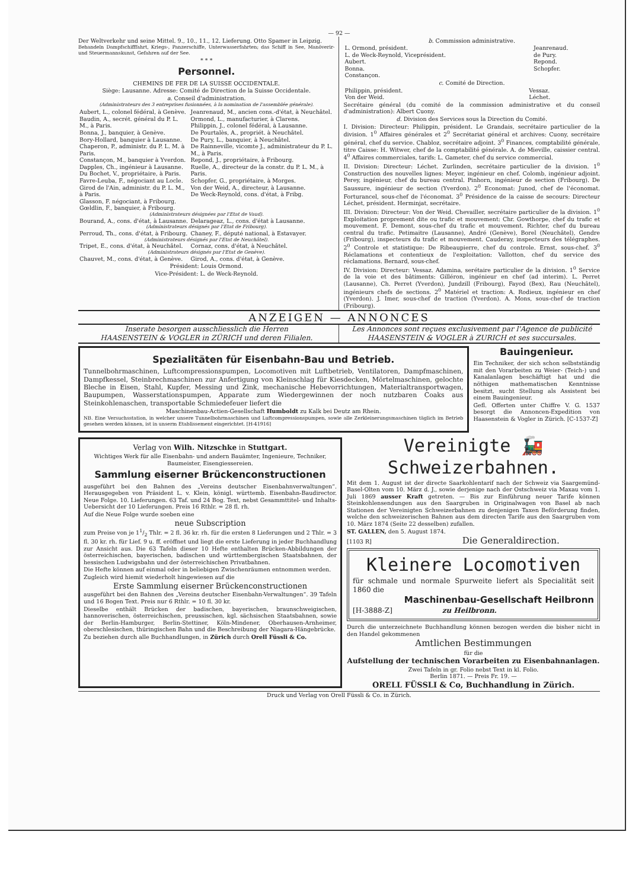— 92 —
Der Weltverkehr und seine Mittel. 9., 10., 11., 12. Lieferung. Otto Spamer in Leipzig.
Behandeln Dampfschifffahrt, Kriegs-, Panzerschiffe, Unterwasserfahrten; das Schiff in See, Manöverir- und Steuermannskunst, Gefahren auf der See.
* * *
Personnel.
CHEMINS DE FER DE LA SUISSE OCCIDENTALE.
Siège: Lausanne. Adresse: Comité de Direction de la Suisse Occidentale.
a. Conseil d'administration.
(Administrateurs des 3 entreprises fusionnées, à la nomination de l'assemblée générale).
| Aubert, L., colonel fédéral, à Genève. Baudin, A., secrét. général du P. L. M., à Paris. Bonna, J., banquier, à Genève. Bory-Hollard, banquier à Lausanne. Chaperon, P., administr. du P. L. M. à Paris. Constançon, M., banquier à Yverdon. Dapples, Ch., ingénieur à Lausanne. Du Bochet, V., propriétaire, à Paris. Favre-Leuba, F., négociant au Locle. Girod de l'Ain, administr. du P. L. M., à Paris. Glasson, F. négociant, à Fribourg. Gœldlin, F., banquier, à Fribourg. | Jeanrenaud, M., ancien cons.-d'état, à Neuchâtel. Ormond, L., manufacturier, à Clarens. Philippin, J., colonel fédéral, à Lausanne. De Pourtalès, A., propriét. à Neuchâtel. De Pury, L., banquier, à Neuchâtel. De Rainneville, vicomte J., administrateur du P. L. M., à Paris. Repond, J., propriétaire, à Fribourg. Ruelle, A., directeur de la constr. du P. L. M., à Paris. Schopfer, G., propriétaire, à Morges. Von der Weid, A., directeur, à Lausanne. De Weck-Reynold, cons. d'état, à Fribg. |
| (Administrateurs désignées par l'Etat de Vaud). | |
| Bourand, A., cons. d'état, à Lausanne. | Delarageaz, L., cons. d'état à Lausanne. |
| (Administrateurs désignés par l'Etat de Fribourg). | |
| Perroud, Th., cons. d'état, à Fribourg. | Chaney, F., député national, à Estavayer. |
| (Administrateurs désignés par l'Etat de Neuchâtel). | |
| Tripet, E., cons. d'état, à Neuchâtel. | Cornaz, cons. d'état, à Neuchâtel. |
| (Administrateurs désignés par l'Etat de Genève). | |
| Chauvet, M., cons. d'état, à Genève. | Girod, A., cons. d'état, à Genève. |
Président: Louis Ormond.
Vice-Président: L. de Weck-Reynold.
b. Commission administrative.
| L. Ormond, président. L. de Weck-Reynold, Viceprésident. Aubert. Bonna. Constançon. | Jeanrenaud. de Pury. Repond. Schopfer. |
c. Comité de Direction.
| Philippin, président. Von der Weid. | Vessaz. Léchet. |
Secrétaire général (du comité de la commission administrative et du conseil d'administration): Albert Cuony.
d. Division des Services sous la Direction du Comité.
I. Division: Directeur: Philippin, président. Le Grandais, secrétaire particulier de la division. 1<sup>0</sup> Affaires générales et 2<sup>0</sup> Secrétariat général et archives: Cuony, secrétaire général, chef du service. Chabloz, secrétaire adjoint. 3<sup>0</sup> Finances, comptabilité générale, titre Caisse: H. Witwer, chef de la comptabilité générale. A. de Mieville, caissier central. 4<sup>0</sup> Affaires commerciales, tarifs: L. Gameter, chef du service commercial.
II. Division: Directeur: Léchet. Zurlinden, secrétaire particulier de la division. 1<sup>0</sup> Construction des nouvelles lignes: Meyer, ingénieur en chef. Colomb, ingénieur adjoint. Perey, ingénieur, chef du bureau central. Pinhorn, ingénieur de section (Fribourg). De Saussure, ingénieur de section (Yverdon). 2<sup>0</sup> Economat: Junod, chef de l'économat. Forturancel, sous-chef de l'économat. 3<sup>0</sup> Présidence de la caisse de secours: Directeur Léchet, président. Herminjat, secrétaire.
III. Division: Directeur: Von der Weid. Chevailler, secrétaire particulier de la division. 1<sup>0</sup> Exploitation proprement dite ou trafic et mouvement: Chr. Gowthorpe, chef du trafic et mouvement. F. Demont, sous-chef du trafic et mouvement. Richter, chef du bureau central du trafic. Petimaitre (Lausanne), André (Genève), Borel (Neuchâtel), Gendre (Fribourg), inspecteurs du trafic et mouvement. Cauderay, inspecteurs des télégraphes. 2<sup>0</sup> Controle et statistique: De Ribeaupierre, chef du controle. Ernst, sous-chef. 3<sup>0</sup> Réclamations et contentieux de l'exploitation: Vallotton, chef du service des réclamations. Bernard, sous-chef.
IV. Division: Directeur: Vessaz. Adamina, serétaire particulier de la division. 1<sup>0</sup> Service de la voie et des bâtiments: Gilléron, ingénieur en chef (ad interim). L. Perret (Lausanne), Ch. Perret (Yverdon), Jundzill (Fribourg), Fayod (Bex), Rau (Neuchâtel), ingénieurs chefs de sections. 2<sup>0</sup> Matériel et traction: A. Rodieux, ingénieur en chef (Yverdon). J. Imer, sous-chef de traction (Yverdon). A. Mons, sous-chef de traction (Fribourg).
ANZEIGEN — ANNONCES
Inserate besorgen ausschliesslich die Herren
HAASENSTEIN & VOGLER in ZÜRICH und deren Filialen.
Les Annonces sont reçues exclusivement par l'Agence de publicité
HAASENSTEIN & VOGLER à ZURICH et ses succursales.
Spezialitäten für Eisenbahn-Bau und Betrieb.
Tunnelbohrmaschinen, Luftcompressionspumpen, Locomotiven mit Luftbetrieb, Ventilatoren, Dampfmaschinen, Dampfkessel, Steinbrechmaschinen zur Anfertigung von Kleinschlag für Kiesdecken, Mörtelmaschinen, gelochte Bleche in Eisen, Stahl, Kupfer, Messing und Zink, mechanische Hebevorrichtungen, Materialtransportwagen, Baupumpen, Wasserstationspumpen, Apparate zum Wiedergewinnen der noch nutzbaren Coaks aus Steinkohlenaschen, transportable Schmiedefeuer liefert die
Maschinenbau-Actien-Gesellschaft Humboldt zu Kalk bei Deutz am Rhein.
NB. Eine Versuchsstation, in welcher unsere Tunnelbohrmaschinen und Luftcompressionspumpen, sowie alle Zerkleinerungsmaschinen täglich im Betrieb gesehen werden können, ist in unserm Etablissement eingerichtet. [H-41916]
Bauingenieur.
Ein Techniker, der sich schon selbstständig mit den Vorarbeiten zu Weier- (Teich-) und Kanalanlagen beschäftigt hat und die nöthigen mathematischen Kenntnisse besitzt, sucht Stellung als Assistent bei einem Bauingenieur.
Gefl. Offerten unter Chiffre V. G. 1537 besorgt die Annoncen-Expedition von Haasenstein & Vogler in Zürich. [C-1537-Z]
Verlag von Wilh. Nitzschke in Stuttgart.
Wichtiges Werk für alle Eisenbahn- und andern Bauämter, Ingenieure, Techniker, Baumeister, Eisengiessereien.
Sammlung eiserner Brückenconstructionen
ausgeführt bei den Bahnen des „Vereins deutscher Eisenbahnverwaltungen“. Herausgegeben von Präsident L. v. Klein, königl. württemb. Eisenbahn-Baudirector. Neue Folge. 10. Lieferungen. 63 Taf. und 24 Bog. Text, nebst Gesammttitel- und Inhalts-Uebersicht der 10 Lieferungen. Preis 16 Rthlr. = 28 fl. rh.
Auf die Neue Folge wurde soeben eine
neue Subscription
zum Preise von je 11/2 Thlr. = 2 fl. 36 kr. rh. für die ersten 8 Lieferungen und 2 Thlr. = 3 fl. 30 kr. rh. für Lief. 9 u. ff. eröffnet und liegt die erste Lieferung in jeder Buchhandlung zur Ansicht aus. Die 63 Tafeln dieser 10 Hefte enthalten Brücken-Abbildungen der österreichischen, bayerischen, badischen und württembergischen Staatsbahnen, der hessischen Ludwigsbahn und der österreichischen Privatbahnen.
Die Hefte können auf einmal oder in beliebigen Zwischenräumen entnommen werden.
Zugleich wird hiemit wiederholt hingewiesen auf die
Erste Sammlung eiserner Brückenconstructionen
ausgeführt bei den Bahnen des „Vereins deutscher Eisenbahn-Verwaltungen“. 39 Tafeln und 16 Bogen Text. Preis nur 6 Rthlr. = 10 fl. 30 kr.
Dieselbe enthält Brücken der badischen, bayerischen, braunschweigischen, hannoverischen, österreichischen, preussischen, kgl. sächsischen Staatsbahnen, sowie der Berlin-Hamburger, Berlin-Stettiner, Köln-Mindener, Oberhausen-Arnheimer, oberschlesischen, thüringischen Bahn und die Beschreibung der Niagara-Hängebrücke.
Zu beziehen durch alle Buchhandlungen, in Zürich durch Orell Füssli & Co.
Vereinigte 🚂 Schweizerbahnen.
Mit dem 1. August ist der directe Saarkohlentarif nach der Schweiz via Saargemünd-Basel-Olten vom 10. März d. J., sowie derjenige nach der Ostschweiz via Maxau vom 1. Juli 1869 ausser Kraft getreten. — Bis zur Einführung neuer Tarife können Steinkohlensendungen aus den Saargruben in Originalwagen von Basel ab nach Stationen der Vereinigten Schweizerbahnen zu denjenigen Taxen Beförderung finden, welche den schweizerischen Bahnen aus dem directen Tarife aus den Saargruben vom 10. März 1874 (Seite 22 desselben) zufallen.
ST. GALLEN, den 5. August 1874.
[1103 R] Die Generaldirection.
Kleinere Locomotiven
für schmale und normale Spurweite liefert als Specialität seit 1860 die
Maschinenbau-Gesellschaft Heilbronn
[H-3888-Z] zu Heilbronn.
Durch die unterzeichnete Buchhandlung können bezogen werden die bisher nicht in den Handel gekommenen
Amtlichen Bestimmungen
für die
Aufstellung der technischen Vorarbeiten zu Eisenbahnanlagen.
Zwei Tafeln in gr. Folio nebst Text in kl. Folio.
Berlin 1871. — Preis Fr. 19. —
ORELL FÜSSLI & Co, Buchhandlung in Zürich.
Druck und Verlag von Orell Füssli & Co. in Zürich.